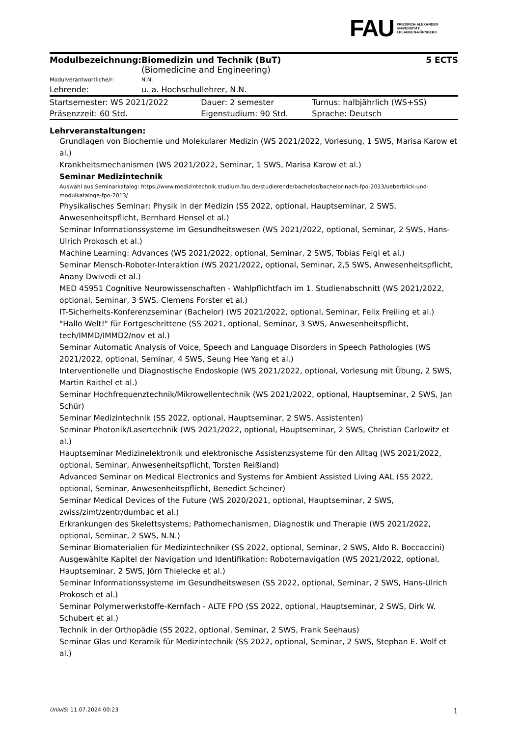FAU FRIEDRICH-ALEXANDER
UNIVERSITÄT
ERLANGEN-NÜRNBERG
| Modulbezeichnung: | Biomedizin und Technik (BuT) (Biomedicine and Engineering) | 5 ECTS |
| Modulverantwortliche/r: | N.N. | |
| Lehrende: | u. a. Hochschullehrer, N.N. | |
| Startsemester: WS 2021/2022 | Dauer: 2 semester | Turnus: halbjährlich (WS+SS) |
| Präsenzzeit: 60 Std. | Eigenstudium: 90 Std. | Sprache: Deutsch |
Lehrveranstaltungen:
Grundlagen von Biochemie und Molekularer Medizin (WS 2021/2022, Vorlesung, 1 SWS, Marisa Karow et al.)
Krankheitsmechanismen (WS 2021/2022, Seminar, 1 SWS, Marisa Karow et al.)
Seminar Medizintechnik
Auswahl aus Seminarkatalog: https://www.medizintechnik.studium.fau.de/studierende/bachelor/bachelor-nach-fpo-2013/ueberblick-und-modulkataloge-fpo-2013/
Physikalisches Seminar: Physik in der Medizin (SS 2022, optional, Hauptseminar, 2 SWS, Anwesenheitspflicht, Bernhard Hensel et al.)
Seminar Informationssysteme im Gesundheitswesen (WS 2021/2022, optional, Seminar, 2 SWS, Hans-Ulrich Prokosch et al.)
Machine Learning: Advances (WS 2021/2022, optional, Seminar, 2 SWS, Tobias Feigl et al.)
Seminar Mensch-Roboter-Interaktion (WS 2021/2022, optional, Seminar, 2,5 SWS, Anwesenheitspflicht, Anany Dwivedi et al.)
MED 45951 Cognitive Neurowissenschaften - Wahlpflichtfach im 1. Studienabschnitt (WS 2021/2022, optional, Seminar, 3 SWS, Clemens Forster et al.)
IT-Sicherheits-Konferenzseminar (Bachelor) (WS 2021/2022, optional, Seminar, Felix Freiling et al.)
"Hallo Welt!" für Fortgeschrittene (SS 2021, optional, Seminar, 3 SWS, Anwesenheitspflicht, tech/IMMD/IMMD2/nov et al.)
Seminar Automatic Analysis of Voice, Speech and Language Disorders in Speech Pathologies (WS 2021/2022, optional, Seminar, 4 SWS, Seung Hee Yang et al.)
Interventionelle und Diagnostische Endoskopie (WS 2021/2022, optional, Vorlesung mit Übung, 2 SWS, Martin Raithel et al.)
Seminar Hochfrequenztechnik/Mikrowellentechnik (WS 2021/2022, optional, Hauptseminar, 2 SWS, Jan Schür)
Seminar Medizintechnik (SS 2022, optional, Hauptseminar, 2 SWS, Assistenten)
Seminar Photonik/Lasertechnik (WS 2021/2022, optional, Hauptseminar, 2 SWS, Christian Carlowitz et al.)
Hauptseminar Medizinelektronik und elektronische Assistenzsysteme für den Alltag (WS 2021/2022, optional, Seminar, Anwesenheitspflicht, Torsten Reißland)
Advanced Seminar on Medical Electronics and Systems for Ambient Assisted Living AAL (SS 2022, optional, Seminar, Anwesenheitspflicht, Benedict Scheiner)
Seminar Medical Devices of the Future (WS 2020/2021, optional, Hauptseminar, 2 SWS, zwiss/zimt/zentr/dumbac et al.)
Erkrankungen des Skelettsystems; Pathomechanismen, Diagnostik und Therapie (WS 2021/2022, optional, Seminar, 2 SWS, N.N.)
Seminar Biomaterialien für Medizintechniker (SS 2022, optional, Seminar, 2 SWS, Aldo R. Boccaccini)
Ausgewählte Kapitel der Navigation und Identifikation: Roboternavigation (WS 2021/2022, optional, Hauptseminar, 2 SWS, Jörn Thielecke et al.)
Seminar Informationssysteme im Gesundheitswesen (SS 2022, optional, Seminar, 2 SWS, Hans-Ulrich Prokosch et al.)
Seminar Polymerwerkstoffe-Kernfach - ALTE FPO (SS 2022, optional, Hauptseminar, 2 SWS, Dirk W. Schubert et al.)
Technik in der Orthopädie (SS 2022, optional, Seminar, 2 SWS, Frank Seehaus)
Seminar Glas und Keramik für Medizintechnik (SS 2022, optional, Seminar, 2 SWS, Stephan E. Wolf et al.)
UnivIS: 11.07.2024 00:23 1